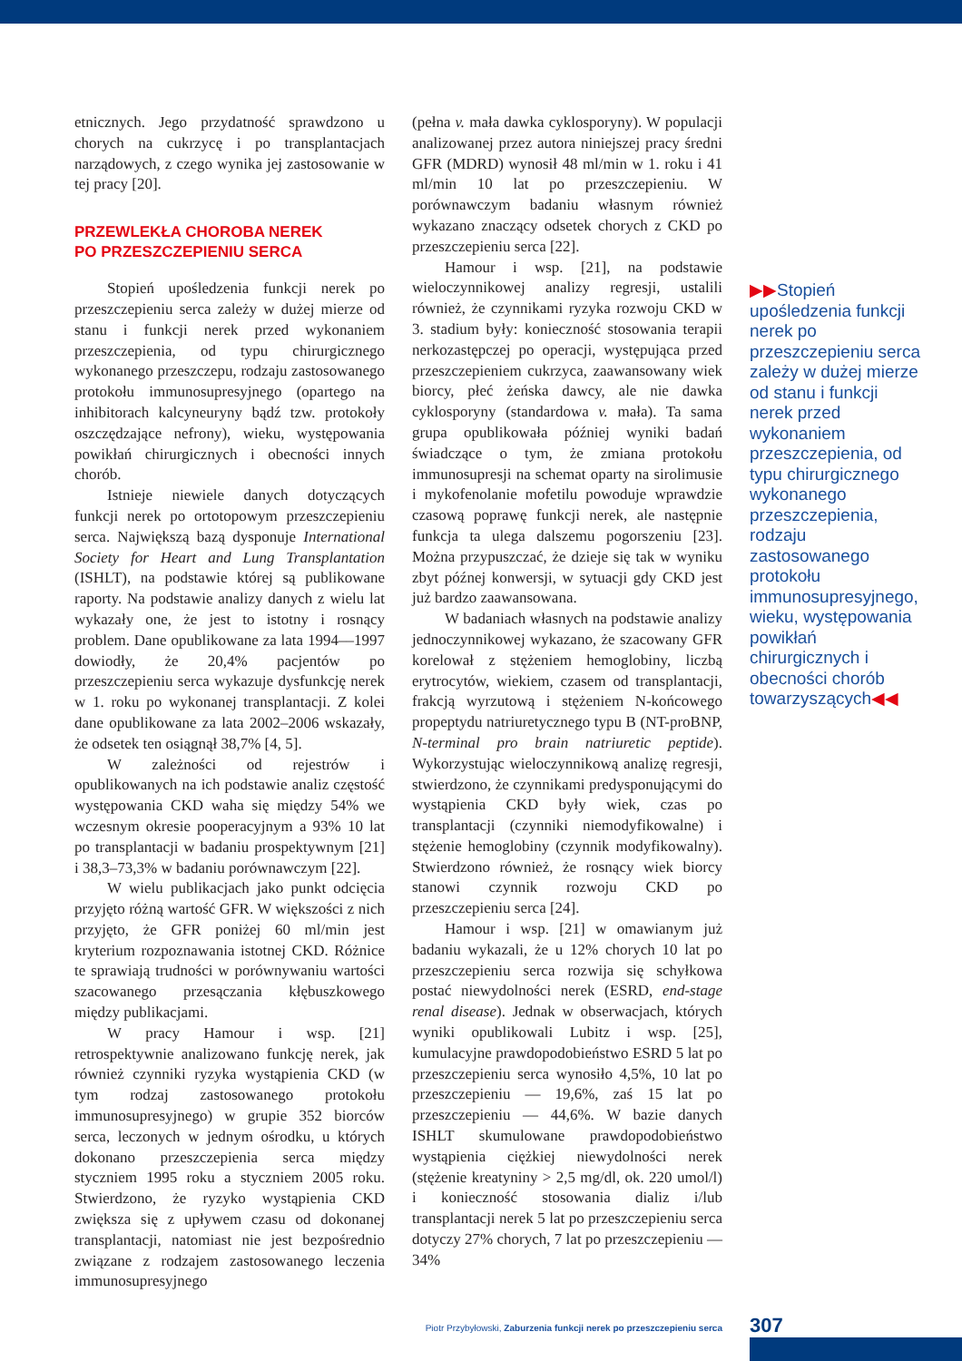etnicznych. Jego przydatność sprawdzono u chorych na cukrzycę i po transplantacjach narządowych, z czego wynika jej zastosowanie w tej pracy [20].
PRZEWLEKŁA CHOROBA NEREK
PO PRZESZCZEPIENIU SERCA
Stopień upośledzenia funkcji nerek po przeszczepieniu serca zależy w dużej mierze od stanu i funkcji nerek przed wykonaniem przeszczepienia, od typu chirurgicznego wykonanego przeszczepu, rodzaju zastosowanego protokołu immunosupresyjnego (opartego na inhibitorach kalcyneuryny bądź tzw. protokoły oszczędzające nefrony), wieku, występowania powikłań chirurgicznych i obecności innych chorób.
Istnieje niewiele danych dotyczących funkcji nerek po ortotopowym przeszczepieniu serca. Największą bazą dysponuje International Society for Heart and Lung Transplantation (ISHLT), na podstawie której są publikowane raporty. Na podstawie analizy danych z wielu lat wykazały one, że jest to istotny i rosnący problem. Dane opublikowane za lata 1994––1997 dowiodły, że 20,4% pacjentów po przeszczepieniu serca wykazuje dysfunkcję nerek w 1. roku po wykonanej transplantacji. Z kolei dane opublikowane za lata 2002–2006 wskazały, że odsetek ten osiągnął 38,7% [4, 5].
W zależności od rejestrów i opublikowanych na ich podstawie analiz częstość występowania CKD waha się między 54% we wczesnym okresie pooperacyjnym a 93% 10 lat po transplantacji w badaniu prospektywnym [21] i 38,3–73,3% w badaniu porównawczym [22].
W wielu publikacjach jako punkt odcięcia przyjęto różną wartość GFR. W większości z nich przyjęto, że GFR poniżej 60 ml/min jest kryterium rozpoznawania istotnej CKD. Różnice te sprawiają trudności w porównywaniu wartości szacowanego przesączania kłębuszkowego między publikacjami.
W pracy Hamour i wsp. [21] retrospektywnie analizowano funkcję nerek, jak również czynniki ryzyka wystąpienia CKD (w tym rodzaj zastosowanego protokołu immunosupresyjnego) w grupie 352 biorców serca, leczonych w jednym ośrodku, u których dokonano przeszczepienia serca między styczniem 1995 roku a styczniem 2005 roku. Stwierdzono, że ryzyko wystąpienia CKD zwiększa się z upływem czasu od dokonanej transplantacji, natomiast nie jest bezpośrednio związane z rodzajem zastosowanego leczenia immunosupresyjnego
(pełna v. mała dawka cyklosporyny). W populacji analizowanej przez autora niniejszej pracy średni GFR (MDRD) wynosił 48 ml/min w 1. roku i 41 ml/min 10 lat po przeszczepieniu. W porównawczym badaniu własnym również wykazano znaczący odsetek chorych z CKD po przeszczepieniu serca [22].
Hamour i wsp. [21], na podstawie wieloczynnikowej analizy regresji, ustalili również, że czynnikami ryzyka rozwoju CKD w 3. stadium były: konieczność stosowania terapii nerkozastępczej po operacji, występująca przed przeszczepieniem cukrzyca, zaawansowany wiek biorcy, płeć żeńska dawcy, ale nie dawka cyklosporyny (standardowa v. mała). Ta sama grupa opublikowała później wyniki badań świadczące o tym, że zmiana protokołu immunosupresji na schemat oparty na sirolimusie i mykofenolanie mofetilu powoduje wprawdzie czasową poprawę funkcji nerek, ale następnie funkcja ta ulega dalszemu pogorszeniu [23]. Można przypuszczać, że dzieje się tak w wyniku zbyt późnej konwersji, w sytuacji gdy CKD jest już bardzo zaawansowana.
W badaniach własnych na podstawie analizy jednoczynnikowej wykazano, że szacowany GFR korelował z stężeniem hemoglobiny, liczbą erytrocytów, wiekiem, czasem od transplantacji, frakcją wyrzutową i stężeniem N-końcowego propeptydu natriuretycznego typu B (NT-proBNP, N-terminal pro brain natriuretic peptide). Wykorzystując wieloczynnikową analizę regresji, stwierdzono, że czynnikami predysponującymi do wystąpienia CKD były wiek, czas po transplantacji (czynniki niemodyfikowalne) i stężenie hemoglobiny (czynnik modyfikowalny). Stwierdzono również, że rosnący wiek biorcy stanowi czynnik rozwoju CKD po przeszczepieniu serca [24].
Hamour i wsp. [21] w omawianym już badaniu wykazali, że u 12% chorych 10 lat po przeszczepieniu serca rozwija się schyłkowa postać niewydolności nerek (ESRD, end-stage renal disease). Jednak w obserwacjach, których wyniki opublikowali Lubitz i wsp. [25], kumulacyjne prawdopodobieństwo ESRD 5 lat po przeszczepieniu serca wynosiło 4,5%, 10 lat po przeszczepieniu — 19,6%, zaś 15 lat po przeszczepieniu — 44,6%. W bazie danych ISHLT skumulowane prawdopodobieństwo wystąpienia ciężkiej niewydolności nerek (stężenie kreatyniny > 2,5 mg/dl, ok. 220 umol/l) i konieczność stosowania dializ i/lub transplantacji nerek 5 lat po przeszczepieniu serca dotyczy 27% chorych, 7 lat po przeszczepieniu — 34%
▶▶Stopień upośledzenia funkcji nerek po przeszczepieniu serca zależy w dużej mierze od stanu i funkcji nerek przed wykonaniem przeszczepienia, od typu chirurgicznego wykonanego przeszczepienia, rodzaju zastosowanego protokołu immunosupresyjnego, wieku, występowania powikłań chirurgicznych i obecności chorób towarzyszących◀◀
Piotr Przybyłowski, Zaburzenia funkcji nerek po przeszczepieniu serca
307